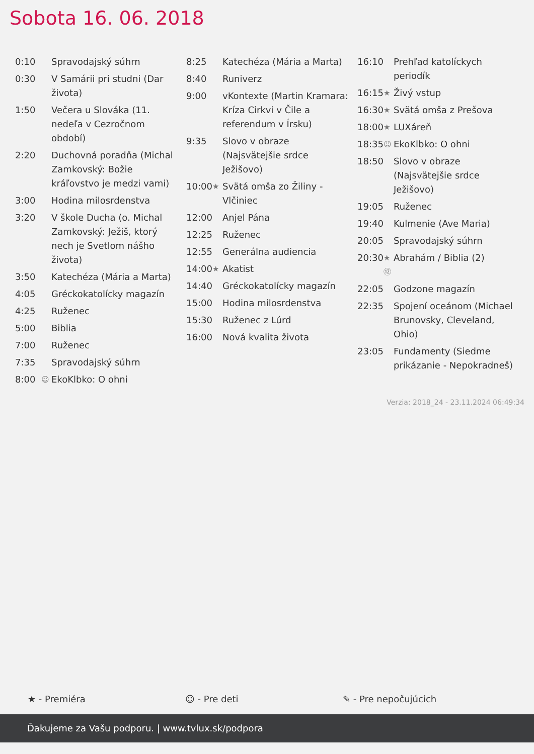Sobota 16. 06. 2018
| 0:10 | | Spravodajský súhrn |
| 0:30 | | V Samárii pri studni (Dar života) |
| 1:50 | | Večera u Slováka (11. nedeľa v Cezročnom období) |
| 2:20 | | Duchovná poradňa (Michal Zamkovský: Božie kráľovstvo je medzi vami) |
| 3:00 | | Hodina milosrdenstva |
| 3:20 | | V škole Ducha (o. Michal Zamkovský: Ježiš, ktorý nech je Svetlom nášho života) |
| 3:50 | | Katechéza (Mária a Marta) |
| 4:05 | | Gréckokatolícky magazín |
| 4:25 | | Ruženec |
| 5:00 | | Biblia |
| 7:00 | | Ruženec |
| 7:35 | | Spravodajský súhrn |
| 8:00 | ☺ | EkoKlbko: O ohni |
| 8:25 | | Katechéza (Mária a Marta) |
| 8:40 | | Runiverz |
| 9:00 | | vKontexte (Martin Kramara: Kríza Cirkvi v Čile a referendum v Írsku) |
| 9:35 | | Slovo v obraze (Najsvätejšie srdce Ježišovo) |
| 10:00 | ★ | Svätá omša zo Žiliny - Vlčiniec |
| 12:00 | | Anjel Pána |
| 12:25 | | Ruženec |
| 12:55 | | Generálna audiencia |
| 14:00 | ★ | Akatist |
| 14:40 | | Gréckokatolícky magazín |
| 15:00 | | Hodina milosrdenstva |
| 15:30 | | Ruženec z Lúrd |
| 16:00 | | Nová kvalita života |
| 16:10 | | Prehľad katolíckych periodík |
| 16:15 | ★ | Živý vstup |
| 16:30 | ★ | Svätá omša z Prešova |
| 18:00 | ★ | LUXáreň |
| 18:35 | ☺ | EkoKlbko: O ohni |
| 18:50 | | Slovo v obraze (Najsvätejšie srdce Ježišovo) |
| 19:05 | | Ruženec |
| 19:40 | | Kulmenie (Ave Maria) |
| 20:05 | | Spravodajský súhrn |
| 20:30 | ★ ⑫ | Abrahám / Biblia (2) |
| 22:05 | | Godzone magazín |
| 22:35 | | Spojení oceánom (Michael Brunovsky, Cleveland, Ohio) |
| 23:05 | | Fundamenty (Siedme prikázanie - Nepokradneš) |
Verzia: 2018_24 - 23.11.2024 06:49:34
★ - Premiéra ☺ - Pre deti ✎ - Pre nepočujúcich
Ďakujeme za Vašu podporu. | www.tvlux.sk/podpora